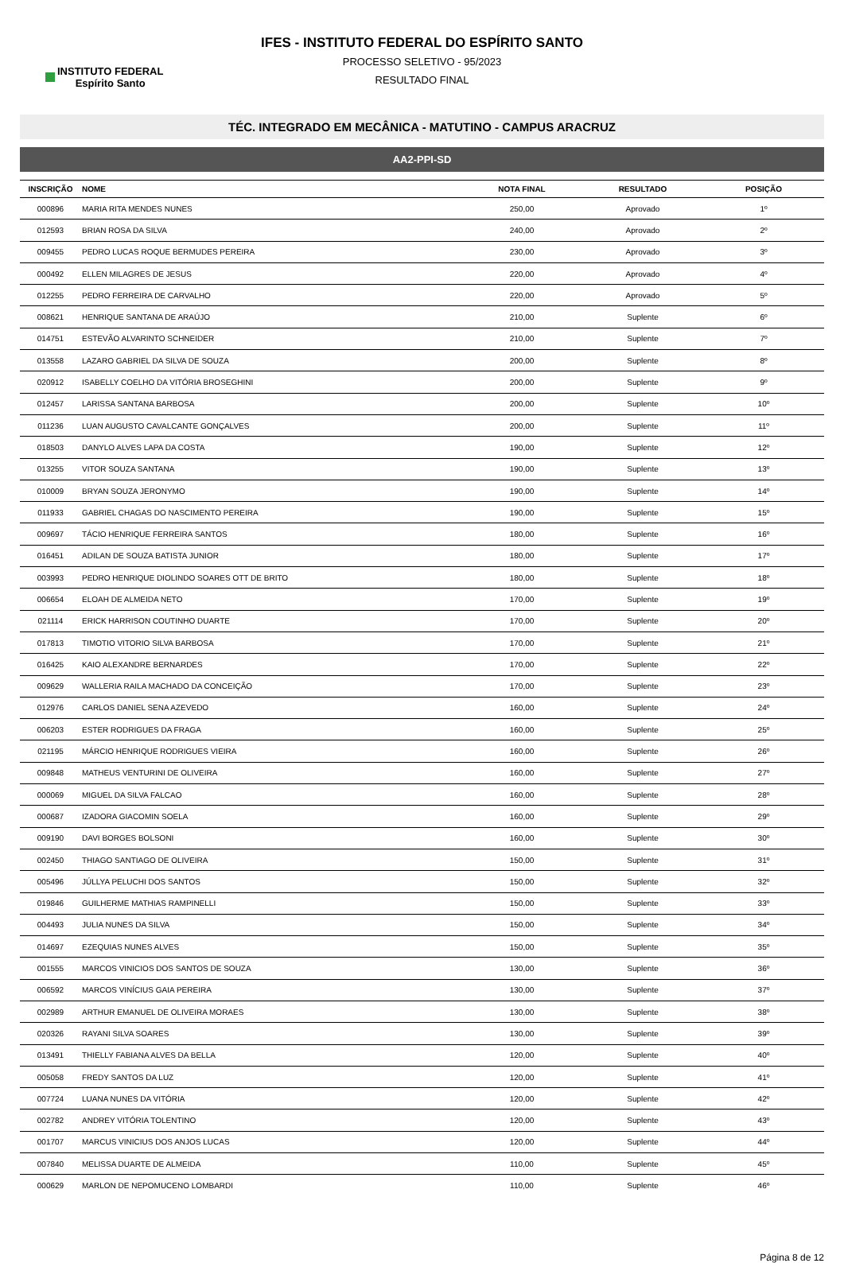INSTITUTO FEDERAL
Espírito Santo
IFES - INSTITUTO FEDERAL DO ESPÍRITO SANTO
PROCESSO SELETIVO - 95/2023
RESULTADO FINAL
TÉC. INTEGRADO EM MECÂNICA - MATUTINO - CAMPUS ARACRUZ
AA2-PPI-SD
| INSCRIÇÃO | NOME | NOTA FINAL | RESULTADO | POSIÇÃO |
| --- | --- | --- | --- | --- |
| 000896 | MARIA RITA MENDES NUNES | 250,00 | Aprovado | 1º |
| 012593 | BRIAN ROSA DA SILVA | 240,00 | Aprovado | 2º |
| 009455 | PEDRO LUCAS ROQUE BERMUDES PEREIRA | 230,00 | Aprovado | 3º |
| 000492 | ELLEN MILAGRES DE JESUS | 220,00 | Aprovado | 4º |
| 012255 | PEDRO FERREIRA DE CARVALHO | 220,00 | Aprovado | 5º |
| 008621 | HENRIQUE SANTANA DE ARAÚJO | 210,00 | Suplente | 6º |
| 014751 | ESTEVÃO ALVARINTO SCHNEIDER | 210,00 | Suplente | 7º |
| 013558 | LAZARO GABRIEL DA SILVA DE SOUZA | 200,00 | Suplente | 8º |
| 020912 | ISABELLY COELHO DA VITÓRIA BROSEGHINI | 200,00 | Suplente | 9º |
| 012457 | LARISSA SANTANA BARBOSA | 200,00 | Suplente | 10º |
| 011236 | LUAN AUGUSTO CAVALCANTE GONÇALVES | 200,00 | Suplente | 11º |
| 018503 | DANYLO ALVES LAPA DA COSTA | 190,00 | Suplente | 12º |
| 013255 | VITOR SOUZA SANTANA | 190,00 | Suplente | 13º |
| 010009 | BRYAN SOUZA JERONYMO | 190,00 | Suplente | 14º |
| 011933 | GABRIEL CHAGAS DO NASCIMENTO PEREIRA | 190,00 | Suplente | 15º |
| 009697 | TÁCIO HENRIQUE FERREIRA SANTOS | 180,00 | Suplente | 16º |
| 016451 | ADILAN DE SOUZA BATISTA JUNIOR | 180,00 | Suplente | 17º |
| 003993 | PEDRO HENRIQUE DIOLINDO SOARES OTT DE BRITO | 180,00 | Suplente | 18º |
| 006654 | ELOAH DE ALMEIDA NETO | 170,00 | Suplente | 19º |
| 021114 | ERICK HARRISON COUTINHO DUARTE | 170,00 | Suplente | 20º |
| 017813 | TIMOTIO VITORIO SILVA BARBOSA | 170,00 | Suplente | 21º |
| 016425 | KAIO ALEXANDRE BERNARDES | 170,00 | Suplente | 22º |
| 009629 | WALLERIA RAILA MACHADO DA CONCEIÇÃO | 170,00 | Suplente | 23º |
| 012976 | CARLOS DANIEL SENA AZEVEDO | 160,00 | Suplente | 24º |
| 006203 | ESTER RODRIGUES DA FRAGA | 160,00 | Suplente | 25º |
| 021195 | MÁRCIO HENRIQUE RODRIGUES VIEIRA | 160,00 | Suplente | 26º |
| 009848 | MATHEUS VENTURINI DE OLIVEIRA | 160,00 | Suplente | 27º |
| 000069 | MIGUEL DA SILVA FALCAO | 160,00 | Suplente | 28º |
| 000687 | IZADORA GIACOMIN SOELA | 160,00 | Suplente | 29º |
| 009190 | DAVI BORGES BOLSONI | 160,00 | Suplente | 30º |
| 002450 | THIAGO SANTIAGO DE OLIVEIRA | 150,00 | Suplente | 31º |
| 005496 | JÚLLYA PELUCHI DOS SANTOS | 150,00 | Suplente | 32º |
| 019846 | GUILHERME MATHIAS RAMPINELLI | 150,00 | Suplente | 33º |
| 004493 | JULIA NUNES DA SILVA | 150,00 | Suplente | 34º |
| 014697 | EZEQUIAS NUNES ALVES | 150,00 | Suplente | 35º |
| 001555 | MARCOS VINICIOS DOS SANTOS DE SOUZA | 130,00 | Suplente | 36º |
| 006592 | MARCOS VINÍCIUS GAIA PEREIRA | 130,00 | Suplente | 37º |
| 002989 | ARTHUR EMANUEL DE OLIVEIRA MORAES | 130,00 | Suplente | 38º |
| 020326 | RAYANI SILVA SOARES | 130,00 | Suplente | 39º |
| 013491 | THIELLY FABIANA ALVES DA BELLA | 120,00 | Suplente | 40º |
| 005058 | FREDY SANTOS DA LUZ | 120,00 | Suplente | 41º |
| 007724 | LUANA NUNES DA VITÓRIA | 120,00 | Suplente | 42º |
| 002782 | ANDREY VITÓRIA TOLENTINO | 120,00 | Suplente | 43º |
| 001707 | MARCUS VINICIUS DOS ANJOS LUCAS | 120,00 | Suplente | 44º |
| 007840 | MELISSA DUARTE DE ALMEIDA | 110,00 | Suplente | 45º |
| 000629 | MARLON DE NEPOMUCENO LOMBARDI | 110,00 | Suplente | 46º |
Página 8 de 12